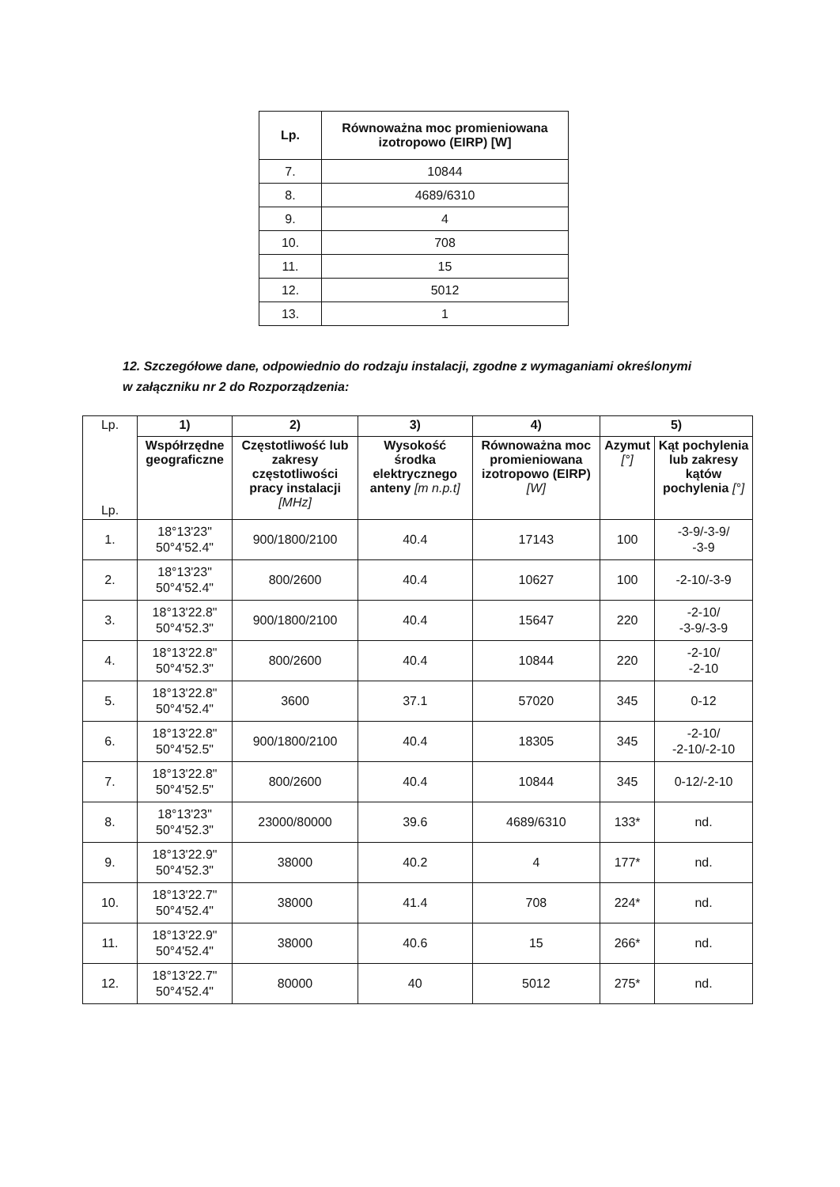| Lp. | Równoważna moc promieniowana izotropowo (EIRP) [W] |
| --- | --- |
| 7. | 10844 |
| 8. | 4689/6310 |
| 9. | 4 |
| 10. | 708 |
| 11. | 15 |
| 12. | 5012 |
| 13. | 1 |
12. Szczegółowe dane, odpowiednio do rodzaju instalacji, zgodne z wymaganiami określonymi w załączniku nr 2 do Rozporządzenia:
| Lp. Lp. | 1) | 2) | 3) | 4) | 5) | |
| --- | --- | --- | --- | --- | --- | --- |
| | Współrzędne geograficzne | Częstotliwość lub zakresy częstotliwości pracy instalacji [MHz] | Wysokość środka elektrycznego anteny [m n.p.t] | Równoważna moc promieniowana izotropowo (EIRP) [W] | Azymut [°] | Kąt pochylenia lub zakresy kątów pochylenia [°] |
| 1. | 18°13'23" 50°4'52.4" | 900/1800/2100 | 40.4 | 17143 | 100 | -3-9/-3-9/ -3-9 |
| 2. | 18°13'23" 50°4'52.4" | 800/2600 | 40.4 | 10627 | 100 | -2-10/-3-9 |
| 3. | 18°13'22.8" 50°4'52.3" | 900/1800/2100 | 40.4 | 15647 | 220 | -2-10/ -3-9/-3-9 |
| 4. | 18°13'22.8" 50°4'52.3" | 800/2600 | 40.4 | 10844 | 220 | -2-10/ -2-10 |
| 5. | 18°13'22.8" 50°4'52.4" | 3600 | 37.1 | 57020 | 345 | 0-12 |
| 6. | 18°13'22.8" 50°4'52.5" | 900/1800/2100 | 40.4 | 18305 | 345 | -2-10/ -2-10/-2-10 |
| 7. | 18°13'22.8" 50°4'52.5" | 800/2600 | 40.4 | 10844 | 345 | 0-12/-2-10 |
| 8. | 18°13'23" 50°4'52.3" | 23000/80000 | 39.6 | 4689/6310 | 133* | nd. |
| 9. | 18°13'22.9" 50°4'52.3" | 38000 | 40.2 | 4 | 177* | nd. |
| 10. | 18°13'22.7" 50°4'52.4" | 38000 | 41.4 | 708 | 224* | nd. |
| 11. | 18°13'22.9" 50°4'52.4" | 38000 | 40.6 | 15 | 266* | nd. |
| 12. | 18°13'22.7" 50°4'52.4" | 80000 | 40 | 5012 | 275* | nd. |